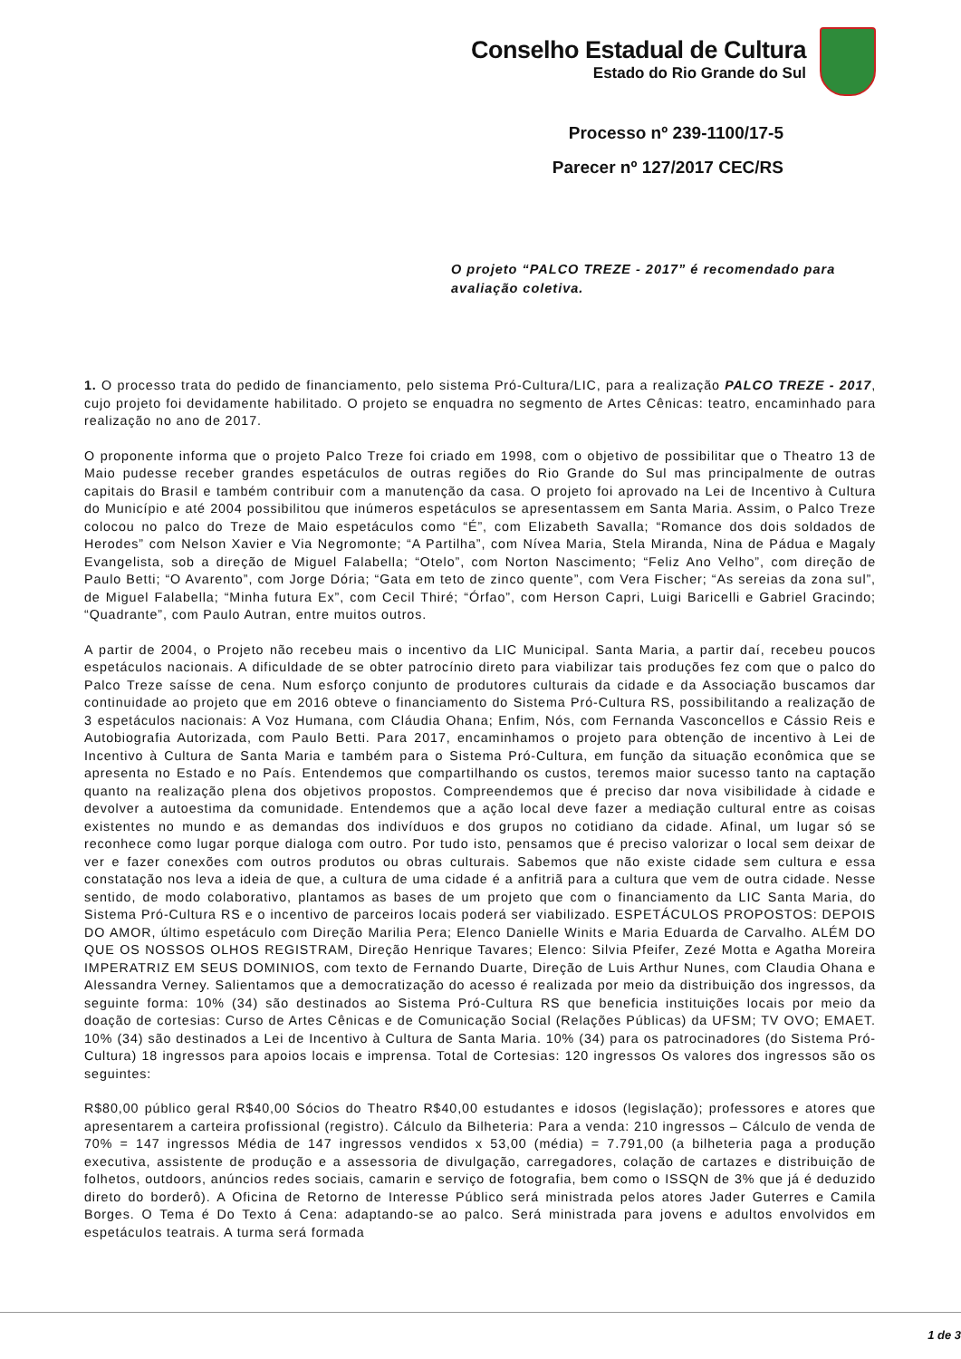Conselho Estadual de Cultura
Estado do Rio Grande do Sul
Processo nº 239-1100/17-5
Parecer nº 127/2017 CEC/RS
O projeto “PALCO TREZE - 2017” é recomendado para avaliação coletiva.
1. O processo trata do pedido de financiamento, pelo sistema Pró-Cultura/LIC, para a realização PALCO TREZE - 2017, cujo projeto foi devidamente habilitado. O projeto se enquadra no segmento de Artes Cênicas: teatro, encaminhado para realização no ano de 2017.
O proponente informa que o projeto Palco Treze foi criado em 1998, com o objetivo de possibilitar que o Theatro 13 de Maio pudesse receber grandes espetáculos de outras regiões do Rio Grande do Sul mas principalmente de outras capitais do Brasil e também contribuir com a manutenção da casa. O projeto foi aprovado na Lei de Incentivo à Cultura do Município e até 2004 possibilitou que inúmeros espetáculos se apresentassem em Santa Maria. Assim, o Palco Treze colocou no palco do Treze de Maio espetáculos como “É”, com Elizabeth Savalla; “Romance dos dois soldados de Herodes” com Nelson Xavier e Via Negromonte; “A Partilha”, com Nívea Maria, Stela Miranda, Nina de Pádua e Magaly Evangelista, sob a direção de Miguel Falabella; “Otelo”, com Norton Nascimento; “Feliz Ano Velho”, com direção de Paulo Betti; “O Avarento”, com Jorge Dória; “Gata em teto de zinco quente”, com Vera Fischer; “As sereias da zona sul”, de Miguel Falabella; “Minha futura Ex”, com Cecil Thiré; “Órfao”, com Herson Capri, Luigi Baricelli e Gabriel Gracindo; “Quadrante”, com Paulo Autran, entre muitos outros.
A partir de 2004, o Projeto não recebeu mais o incentivo da LIC Municipal. Santa Maria, a partir daí, recebeu poucos espetáculos nacionais. A dificuldade de se obter patrocínio direto para viabilizar tais produções fez com que o palco do Palco Treze saísse de cena. Num esforço conjunto de produtores culturais da cidade e da Associação buscamos dar continuidade ao projeto que em 2016 obteve o financiamento do Sistema Pró-Cultura RS, possibilitando a realização de 3 espetáculos nacionais: A Voz Humana, com Cláudia Ohana; Enfim, Nós, com Fernanda Vasconcellos e Cássio Reis e Autobiografia Autorizada, com Paulo Betti. Para 2017, encaminhamos o projeto para obtenção de incentivo à Lei de Incentivo à Cultura de Santa Maria e também para o Sistema Pró-Cultura, em função da situação econômica que se apresenta no Estado e no País. Entendemos que compartilhando os custos, teremos maior sucesso tanto na captação quanto na realização plena dos objetivos propostos. Compreendemos que é preciso dar nova visibilidade à cidade e devolver a autoestima da comunidade. Entendemos que a ação local deve fazer a mediação cultural entre as coisas existentes no mundo e as demandas dos indivíduos e dos grupos no cotidiano da cidade. Afinal, um lugar só se reconhece como lugar porque dialoga com outro. Por tudo isto, pensamos que é preciso valorizar o local sem deixar de ver e fazer conexões com outros produtos ou obras culturais. Sabemos que não existe cidade sem cultura e essa constatação nos leva a ideia de que, a cultura de uma cidade é a anfitriã para a cultura que vem de outra cidade. Nesse sentido, de modo colaborativo, plantamos as bases de um projeto que com o financiamento da LIC Santa Maria, do Sistema Pró-Cultura RS e o incentivo de parceiros locais poderá ser viabilizado. ESPETÁCULOS PROPOSTOS: DEPOIS DO AMOR, último espetáculo com Direção Marilia Pera; Elenco Danielle Winits e Maria Eduarda de Carvalho. ALÉM DO QUE OS NOSSOS OLHOS REGISTRAM, Direção Henrique Tavares; Elenco: Silvia Pfeifer, Zezé Motta e Agatha Moreira IMPERATRIZ EM SEUS DOMINIOS, com texto de Fernando Duarte, Direção de Luis Arthur Nunes, com Claudia Ohana e Alessandra Verney. Salientamos que a democratização do acesso é realizada por meio da distribuição dos ingressos, da seguinte forma: 10% (34) são destinados ao Sistema Pró-Cultura RS que beneficia instituições locais por meio da doação de cortesias: Curso de Artes Cênicas e de Comunicação Social (Relações Públicas) da UFSM; TV OVO; EMAET. 10% (34) são destinados a Lei de Incentivo à Cultura de Santa Maria. 10% (34) para os patrocinadores (do Sistema Pró-Cultura) 18 ingressos para apoios locais e imprensa. Total de Cortesias: 120 ingressos Os valores dos ingressos são os seguintes:
R$80,00 público geral R$40,00 Sócios do Theatro R$40,00 estudantes e idosos (legislação); professores e atores que apresentarem a carteira profissional (registro). Cálculo da Bilheteria: Para a venda: 210 ingressos – Cálculo de venda de 70% = 147 ingressos Média de 147 ingressos vendidos x 53,00 (média) = 7.791,00 (a bilheteria paga a produção executiva, assistente de produção e a assessoria de divulgação, carregadores, colação de cartazes e distribuição de folhetos, outdoors, anúncios redes sociais, camarin e serviço de fotografia, bem como o ISSQN de 3% que já é deduzido direto do borderô). A Oficina de Retorno de Interesse Público será ministrada pelos atores Jader Guterres e Camila Borges. O Tema é Do Texto á Cena: adaptando-se ao palco. Será ministrada para jovens e adultos envolvidos em espetáculos teatrais. A turma será formada
1 de 3